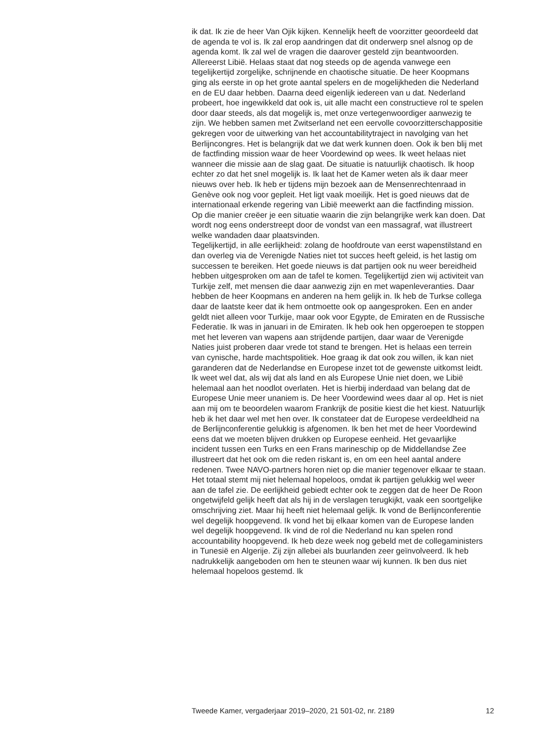ik dat. Ik zie de heer Van Ojik kijken. Kennelijk heeft de voorzitter geoordeeld dat de agenda te vol is. Ik zal erop aandringen dat dit onderwerp snel alsnog op de agenda komt. Ik zal wel de vragen die daarover gesteld zijn beantwoorden.
Allereerst Libië. Helaas staat dat nog steeds op de agenda vanwege een tegelijkertijd zorgelijke, schrijnende en chaotische situatie. De heer Koopmans ging als eerste in op het grote aantal spelers en de mogelijkheden die Nederland en de EU daar hebben. Daarna deed eigenlijk iedereen van u dat. Nederland probeert, hoe ingewikkeld dat ook is, uit alle macht een constructieve rol te spelen door daar steeds, als dat mogelijk is, met onze vertegenwoordiger aanwezig te zijn. We hebben samen met Zwitserland net een eervolle covoorzitterschappositie gekregen voor de uitwerking van het accountabilitytraject in navolging van het Berlijncongres. Het is belangrijk dat we dat werk kunnen doen. Ook ik ben blij met de factfinding mission waar de heer Voordewind op wees. Ik weet helaas niet wanneer die missie aan de slag gaat. De situatie is natuurlijk chaotisch. Ik hoop echter zo dat het snel mogelijk is. Ik laat het de Kamer weten als ik daar meer nieuws over heb. Ik heb er tijdens mijn bezoek aan de Mensenrechtenraad in Genève ook nog voor gepleit. Het ligt vaak moeilijk. Het is goed nieuws dat de internationaal erkende regering van Libië meewerkt aan die factfinding mission. Op die manier creëer je een situatie waarin die zijn belangrijke werk kan doen. Dat wordt nog eens onderstreept door de vondst van een massagraf, wat illustreert welke wandaden daar plaatsvinden.
Tegelijkertijd, in alle eerlijkheid: zolang de hoofdroute van eerst wapenstilstand en dan overleg via de Verenigde Naties niet tot succes heeft geleid, is het lastig om successen te bereiken. Het goede nieuws is dat partijen ook nu weer bereidheid hebben uitgesproken om aan de tafel te komen. Tegelijkertijd zien wij activiteit van Turkije zelf, met mensen die daar aanwezig zijn en met wapenleveranties. Daar hebben de heer Koopmans en anderen na hem gelijk in. Ik heb de Turkse collega daar de laatste keer dat ik hem ontmoette ook op aangesproken. Een en ander geldt niet alleen voor Turkije, maar ook voor Egypte, de Emiraten en de Russische Federatie. Ik was in januari in de Emiraten. Ik heb ook hen opgeroepen te stoppen met het leveren van wapens aan strijdende partijen, daar waar de Verenigde Naties juist proberen daar vrede tot stand te brengen. Het is helaas een terrein van cynische, harde machtspolitiek. Hoe graag ik dat ook zou willen, ik kan niet garanderen dat de Nederlandse en Europese inzet tot de gewenste uitkomst leidt. Ik weet wel dat, als wij dat als land en als Europese Unie niet doen, we Libië helemaal aan het noodlot overlaten. Het is hierbij inderdaad van belang dat de Europese Unie meer unaniem is. De heer Voordewind wees daar al op. Het is niet aan mij om te beoordelen waarom Frankrijk de positie kiest die het kiest. Natuurlijk heb ik het daar wel met hen over. Ik constateer dat de Europese verdeeldheid na de Berlijnconferentie gelukkig is afgenomen. Ik ben het met de heer Voordewind eens dat we moeten blijven drukken op Europese eenheid. Het gevaarlijke incident tussen een Turks en een Frans marineschip op de Middellandse Zee illustreert dat het ook om die reden riskant is, en om een heel aantal andere redenen. Twee NAVO-partners horen niet op die manier tegenover elkaar te staan. Het totaal stemt mij niet helemaal hopeloos, omdat ik partijen gelukkig wel weer aan de tafel zie. De eerlijkheid gebiedt echter ook te zeggen dat de heer De Roon ongetwijfeld gelijk heeft dat als hij in de verslagen terugkijkt, vaak een soortgelijke omschrijving ziet. Maar hij heeft niet helemaal gelijk. Ik vond de Berlijnconferentie wel degelijk hoopgevend. Ik vond het bij elkaar komen van de Europese landen wel degelijk hoopgevend. Ik vind de rol die Nederland nu kan spelen rond accountability hoopgevend. Ik heb deze week nog gebeld met de collegaministers in Tunesië en Algerije. Zij zijn allebei als buurlanden zeer geïnvolveerd. Ik heb nadrukkelijk aangeboden om hen te steunen waar wij kunnen. Ik ben dus niet helemaal hopeloos gestemd. Ik
Tweede Kamer, vergaderjaar 2019–2020, 21 501-02, nr. 2189 12